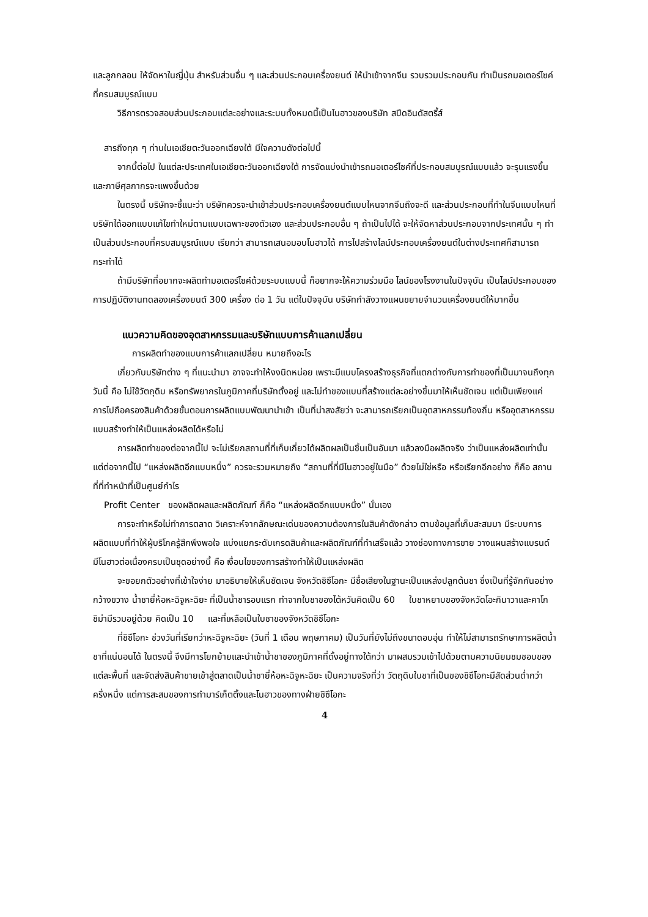และลูกกลอน ให้จัดหาในญี่ปุ่น สำหรับส่วนอื่น ๆ และส่วนประกอบเครื่องยนต์ ให้นำเข้าจากจีน รวบรวมประกอบกัน ทำเป็นรถมอเตอร์ไซค์ที่ครบสมบูรณ์แบบ
วิธีการตรวจสอบส่วนประกอบแต่ละอย่างและระบบทั้งหมดนี้เป็นโนฮาวของบริษัท สปีดอินดัสตรี้ส์
สารถึงทุก ๆ ท่านในเอเชียตะวันออกเฉียงใต้ มีใจความดังต่อไปนี้
จากนี้ต่อไป ในแต่ละประเทศในเอเชียตะวันออกเฉียงใต้ การจัดแบ่งนำเข้ารถมอเตอร์ไซค์ที่ประกอบสมบูรณ์แบบแล้ว จะรุนแรงขึ้น และภาษีศุลกากรจะแพงขึ้นด้วย
ในตรงนี้ บริษัทจะชี้แนะว่า บริษัทควรจะนำเข้าส่วนประกอบเครื่องยนต์แบบไหนจากจีนถึงจะดี และส่วนประกอบที่ทำในจีนแบบไหนที่บริษัทได้ออกแบบแก้ไขทำใหม่ตามแบบเฉพาะของตัวเอง และส่วนประกอบอื่น ๆ ถ้าเป็นไปได้ จะให้จัดหาส่วนประกอบจากประเทศนั้น ๆ ทำเป็นส่วนประกอบที่ครบสมบูรณ์แบบ เรียกว่า สามารถเสนอมอบโนฮาวได้ การไปสร้างไลน์ประกอบเครื่องยนต์ในต่างประเทศก็สามารถกระทำได้
ถ้ามีบริษัทที่อยากจะผลิตทำมอเตอร์ไซค์ด้วยระบบแบบนี้ ก็อยากจะให้ความร่วมมือ ไลน์ของโรงงานในปัจจุบัน เป็นไลน์ประกอบของการปฏิบัติงานทดลองเครื่องยนต์ 300 เครื่อง ต่อ 1 วัน แต่ในปัจจุบัน บริษัทกำลังวางแผนขยายจำนวนเครื่องยนต์ให้มากขึ้น
แนวความคิดของอุตสาหกรรมและบริษัทแบบการค้าแลกเปลี่ยน
การผลิตทำของแบบการค้าแลกเปลี่ยน หมายถึงอะไร
เกี่ยวกับบริษัทต่าง ๆ ที่แนะนำมา อาจจะทำให้งงนิดหน่อย เพราะมีแบบโครงสร้างธุรกิจที่แตกต่างกับการทำของที่เป็นมาจนถึงทุกวันนี้ คือ ไม่ใช้วัตถุดิบ หรือทรัพยากรในภูมิภาคที่บริษัทตั้งอยู่ และไม่ทำของแบบที่สร้างแต่ละอย่างขึ้นมาให้เห็นชัดเจน แต่เป็นเพียงแค่การไปถือครองสินค้าด้วยขั้นตอนการผลิตแบบพัฒนานำเข้า เป็นที่น่าสงสัยว่า จะสามารถเรียกเป็นอุตสาหกรรมท้องถิ่น หรืออุตสาหกรรมแบบสร้างทำให้เป็นแหล่งผลิตได้หรือไม่
การผลิตทำของต่อจากนี้ไป จะไม่เรียกสถานที่ที่เก็บเกี่ยวได้ผลิตผลเป็นชิ้นเป็นอันมา แล้วลงมือผลิตจริง ว่าเป็นแหล่งผลิตเท่านั้น แต่ต่อจากนี้ไป “แหล่งผลิตอีกแบบหนึ่ง” ควรจะรวมหมายถึง “สถานที่ที่มีโนฮาวอยู่ในมือ” ด้วยไม่ใช่หรือ หรือเรียกอีกอย่าง ก็คือ สถานที่ที่ทำหน้าที่เป็นศูนย์กำไร
Profit Center ของผลิตผลและผลิตภัณฑ์ ก็คือ “แหล่งผลิตอีกแบบหนึ่ง” นั่นเอง
การจะทำหรือไม่ทำการตลาด วิเคราะห์จากลักษณะเด่นของความต้องการในสินค้าดังกล่าว ตามข้อมูลที่เก็บสะสมมา มีระบบการผลิตแบบที่ทำให้ผู้บริโภครู้สึกพึงพอใจ แบ่งแยกระดับเกรดสินค้าและผลิตภัณฑ์ที่ทำเสร็จแล้ว วางช่องทางการขาย วางแผนสร้างแบรนด์ มีโนฮาวต่อเนื่องครบเป็นชุดอย่างนี้ คือ เงื่อนไขของการสร้างทำให้เป็นแหล่งผลิต
จะขอยกตัวอย่างที่เข้าใจง่าย มาอธิบายให้เห็นชัดเจน จังหวัดชิซึโอกะ มีชื่อเสียงในฐานะเป็นแหล่งปลูกต้นชา ซึ่งเป็นที่รู้จักกันอย่างกว้างขวาง น้ำชายี่ห้อหะฉิจูหะฉิยะ ที่เป็นน้ำชารอบแรก ทำจากใบชาของไต้หวันคิดเป็น 60 ใบชาหยาบของจังหวัดโอะกินาวาและคาโกชิม่ามีรวมอยู่ด้วย คิดเป็น 10 และที่เหลือเป็นใบชาของจังหวัดชิซึโอกะ
ที่ชิซึโอกะ ช่วงวันที่เรียกว่าหะฉิจูหะฉิยะ (วันที่ 1 เดือน พฤษภาคม) เป็นวันที่ยังไม่ถึงขนาดอบอุ่น ทำให้ไม่สามารถรักษาการผลิตน้ำชาที่แน่นอนได้ ในตรงนี้ จึงมีการโยกย้ายและนำเข้าน้ำชาของภูมิภาคที่ตั้งอยู่ทางใต้กว่า มาผสมรวมเข้าไปด้วยตามความนิยมชมชอบของแต่ละพื้นที่ และจัดส่งสินค้าขายเข้าสู่ตลาดเป็นน้ำชายี่ห้อหะฉิจูหะฉิยะ เป็นความจริงที่ว่า วัตถุดิบใบชาที่เป็นของชิซึโอกะมีสัดส่วนต่ำกว่าครึ่งหนึ่ง แต่การสะสมของการทำมาร์เก็ตติ้งและโนฮาวของทางฝ่ายชิซึโอกะ
4